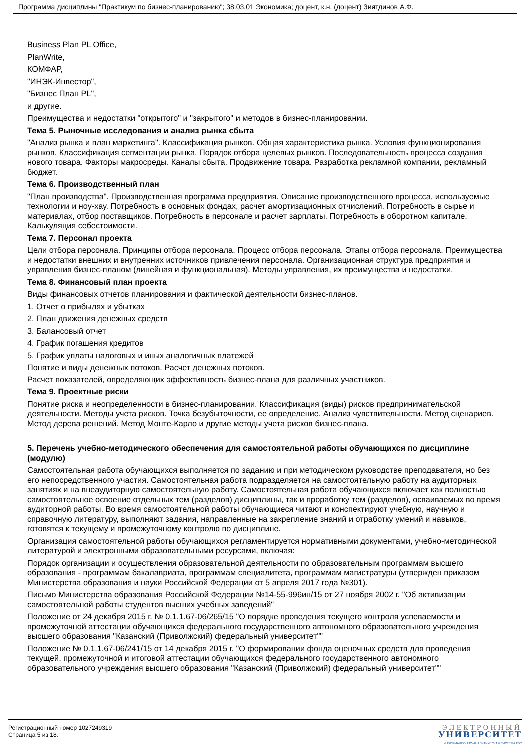Программа дисциплины "Практикум по бизнес-планированию"; 38.03.01 Экономика; доцент, к.н. (доцент) Зиятдинов А.Ф.
Business Plan PL Office,
PlanWrite,
КОМФАР,
"ИНЭК-Инвестор",
"Бизнес План PL",
и другие.
Преимущества и недостатки "открытого" и "закрытого" и методов в бизнес-планировании.
Тема 5. Рыночные исследования и анализ рынка сбыта
"Анализ рынка и план маркетинга". Классификация рынков. Общая характеристика рынка. Условия функционирования рынков. Классификация сегментации рынка. Порядок отбора целевых рынков. Последовательность процесса создания нового товара. Факторы макросреды. Каналы сбыта. Продвижение товара. Разработка рекламной компании, рекламный бюджет.
Тема 6. Производственный план
"План производства". Производственная программа предприятия. Описание производственного процесса, используемые технологии и ноу-хау. Потребность в основных фондах, расчет амортизационных отчислений. Потребность в сырье и материалах, отбор поставщиков. Потребность в персонале и расчет зарплаты. Потребность в оборотном капитале. Калькуляция себестоимости.
Тема 7. Персонал проекта
Цели отбора персонала. Принципы отбора персонала. Процесс отбора персонала. Этапы отбора персонала. Преимущества и недостатки внешних и внутренних источников привлечения персонала. Организационная структура предприятия и управления бизнес-планом (линейная и функциональная). Методы управления, их преимущества и недостатки.
Тема 8. Финансовый план проекта
Виды финансовых отчетов планирования и фактической деятельности бизнес-планов.
1. Отчет о прибылях и убытках
2. План движения денежных средств
3. Балансовый отчет
4. График погашения кредитов
5. График уплаты налоговых и иных аналогичных платежей
Понятие и виды денежных потоков. Расчет денежных потоков.
Расчет показателей, определяющих эффективность бизнес-плана для различных участников.
Тема 9. Проектные риски
Понятие риска и неопределенности в бизнес-планировании. Классификация (виды) рисков предпринимательской деятельности. Методы учета рисков. Точка безубыточности, ее определение. Анализ чувствительности. Метод сценариев. Метод дерева решений. Метод Монте-Карло и другие методы учета рисков бизнес-плана.
5. Перечень учебно-методического обеспечения для самостоятельной работы обучающихся по дисциплине (модулю)
Самостоятельная работа обучающихся выполняется по заданию и при методическом руководстве преподавателя, но без его непосредственного участия. Самостоятельная работа подразделяется на самостоятельную работу на аудиторных занятиях и на внеаудиторную самостоятельную работу. Самостоятельная работа обучающихся включает как полностью самостоятельное освоение отдельных тем (разделов) дисциплины, так и проработку тем (разделов), осваиваемых во время аудиторной работы. Во время самостоятельной работы обучающиеся читают и конспектируют учебную, научную и справочную литературу, выполняют задания, направленные на закрепление знаний и отработку умений и навыков, готовятся к текущему и промежуточному контролю по дисциплине.
Организация самостоятельной работы обучающихся регламентируется нормативными документами, учебно-методической литературой и электронными образовательными ресурсами, включая:
Порядок организации и осуществления образовательной деятельности по образовательным программам высшего образования - программам бакалавриата, программам специалитета, программам магистратуры (утвержден приказом Министерства образования и науки Российской Федерации от 5 апреля 2017 года №301).
Письмо Министерства образования Российской Федерации №14-55-996ин/15 от 27 ноября 2002 г. "Об активизации самостоятельной работы студентов высших учебных заведений"
Положение от 24 декабря 2015 г. № 0.1.1.67-06/265/15 "О порядке проведения текущего контроля успеваемости и промежуточной аттестации обучающихся федерального государственного автономного образовательного учреждения высшего образования "Казанский (Приволжский) федеральный университет""
Положение № 0.1.1.67-06/241/15 от 14 декабря 2015 г. "О формировании фонда оценочных средств для проведения текущей, промежуточной и итоговой аттестации обучающихся федерального государственного автономного образовательного учреждения высшего образования "Казанский (Приволжский) федеральный университет""
Регистрационный номер 1027249319
Страница 5 из 18.
ЭЛЕКТРОННЫЙ
УНИВЕРСИТЕТ
ИНФОРМАЦИОННО-АНАЛИТИЧЕСКАЯ СИСТЕМА КФУ